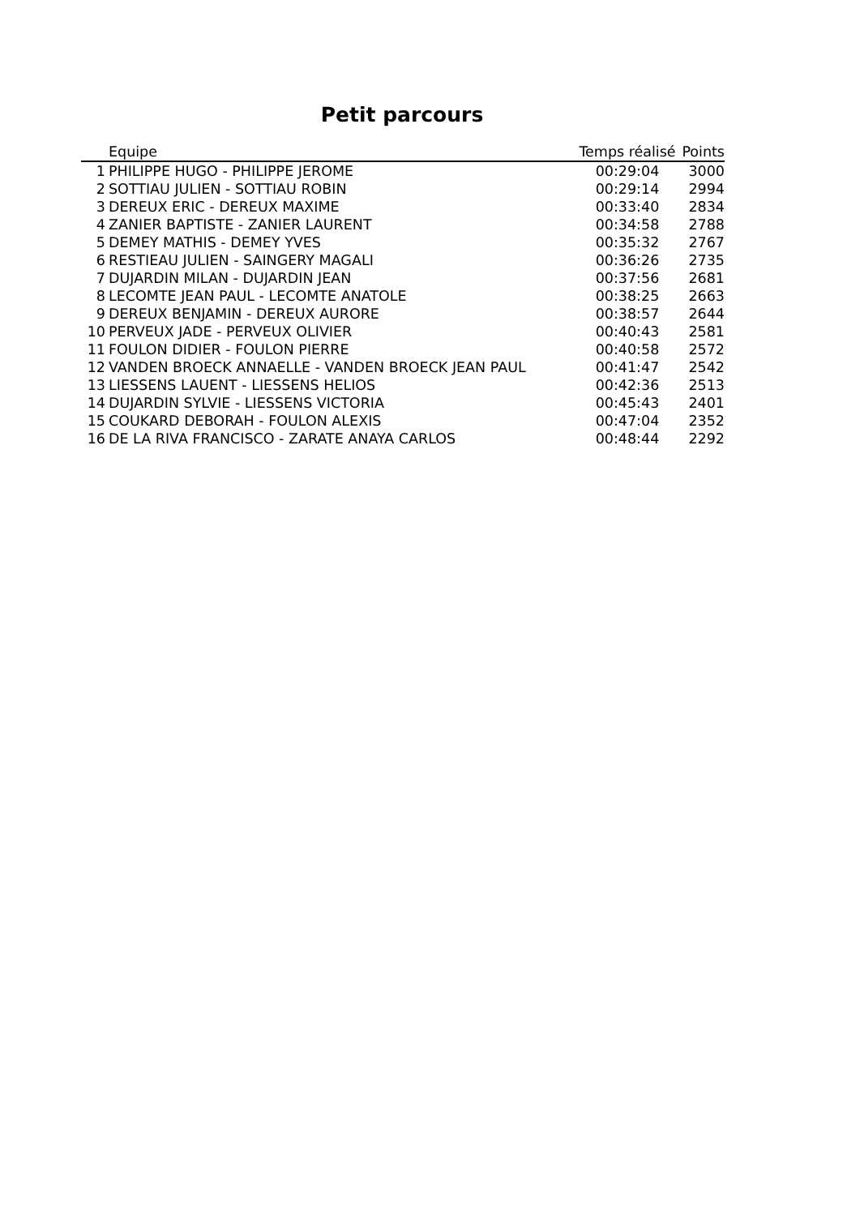Petit parcours
| | Equipe | Temps réalisé | Points |
| --- | --- | --- | --- |
| 1 | PHILIPPE HUGO - PHILIPPE JEROME | 00:29:04 | 3000 |
| 2 | SOTTIAU JULIEN - SOTTIAU ROBIN | 00:29:14 | 2994 |
| 3 | DEREUX ERIC - DEREUX MAXIME | 00:33:40 | 2834 |
| 4 | ZANIER BAPTISTE - ZANIER LAURENT | 00:34:58 | 2788 |
| 5 | DEMEY MATHIS - DEMEY YVES | 00:35:32 | 2767 |
| 6 | RESTIEAU JULIEN - SAINGERY MAGALI | 00:36:26 | 2735 |
| 7 | DUJARDIN MILAN - DUJARDIN JEAN | 00:37:56 | 2681 |
| 8 | LECOMTE JEAN PAUL - LECOMTE ANATOLE | 00:38:25 | 2663 |
| 9 | DEREUX BENJAMIN - DEREUX AURORE | 00:38:57 | 2644 |
| 10 | PERVEUX JADE - PERVEUX OLIVIER | 00:40:43 | 2581 |
| 11 | FOULON DIDIER - FOULON PIERRE | 00:40:58 | 2572 |
| 12 | VANDEN BROECK ANNAELLE - VANDEN BROECK JEAN PAUL | 00:41:47 | 2542 |
| 13 | LIESSENS LAUENT - LIESSENS HELIOS | 00:42:36 | 2513 |
| 14 | DUJARDIN SYLVIE - LIESSENS VICTORIA | 00:45:43 | 2401 |
| 15 | COUKARD DEBORAH - FOULON ALEXIS | 00:47:04 | 2352 |
| 16 | DE LA RIVA FRANCISCO - ZARATE ANAYA CARLOS | 00:48:44 | 2292 |